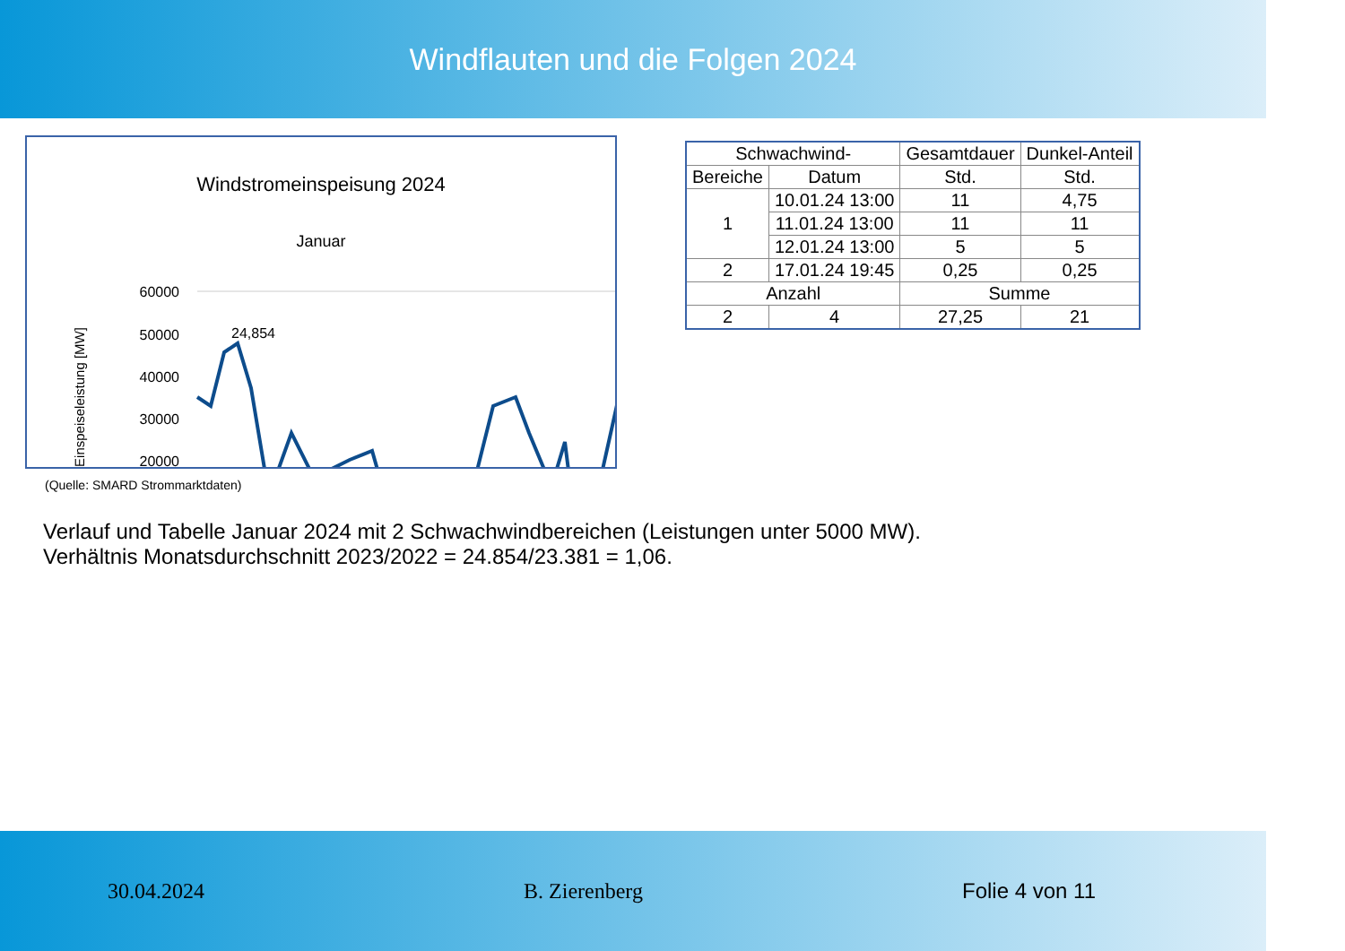Windflauten und die Folgen 2024
Windstromeinspeisung 2024
Januar
Einspeiseleistung [MW]
60000
50000
40000
30000
20000
24,854
| Schwachwind- | | Gesamtdauer | Dunkel-Anteil |
| --- | --- | --- | --- |
| Bereiche | Datum | Std. | Std. |
| 1 | 10.01.24 13:00 | 11 | 4,75 |
| | 11.01.24 13:00 | 11 | 11 |
| | 12.01.24 13:00 | 5 | 5 |
| 2 | 17.01.24 19:45 | 0,25 | 0,25 |
| Anzahl | | Summe | |
| 2 | 4 | 27,25 | 21 |
(Quelle: SMARD Strommarktdaten)
Verlauf und Tabelle Januar 2024 mit 2 Schwachwindbereichen (Leistungen unter 5000 MW).
Verhältnis Monatsdurchschnitt 2023/2022 = 24.854/23.381 = 1,06.
30.04.2024 B. Zierenberg Folie 4 von 11